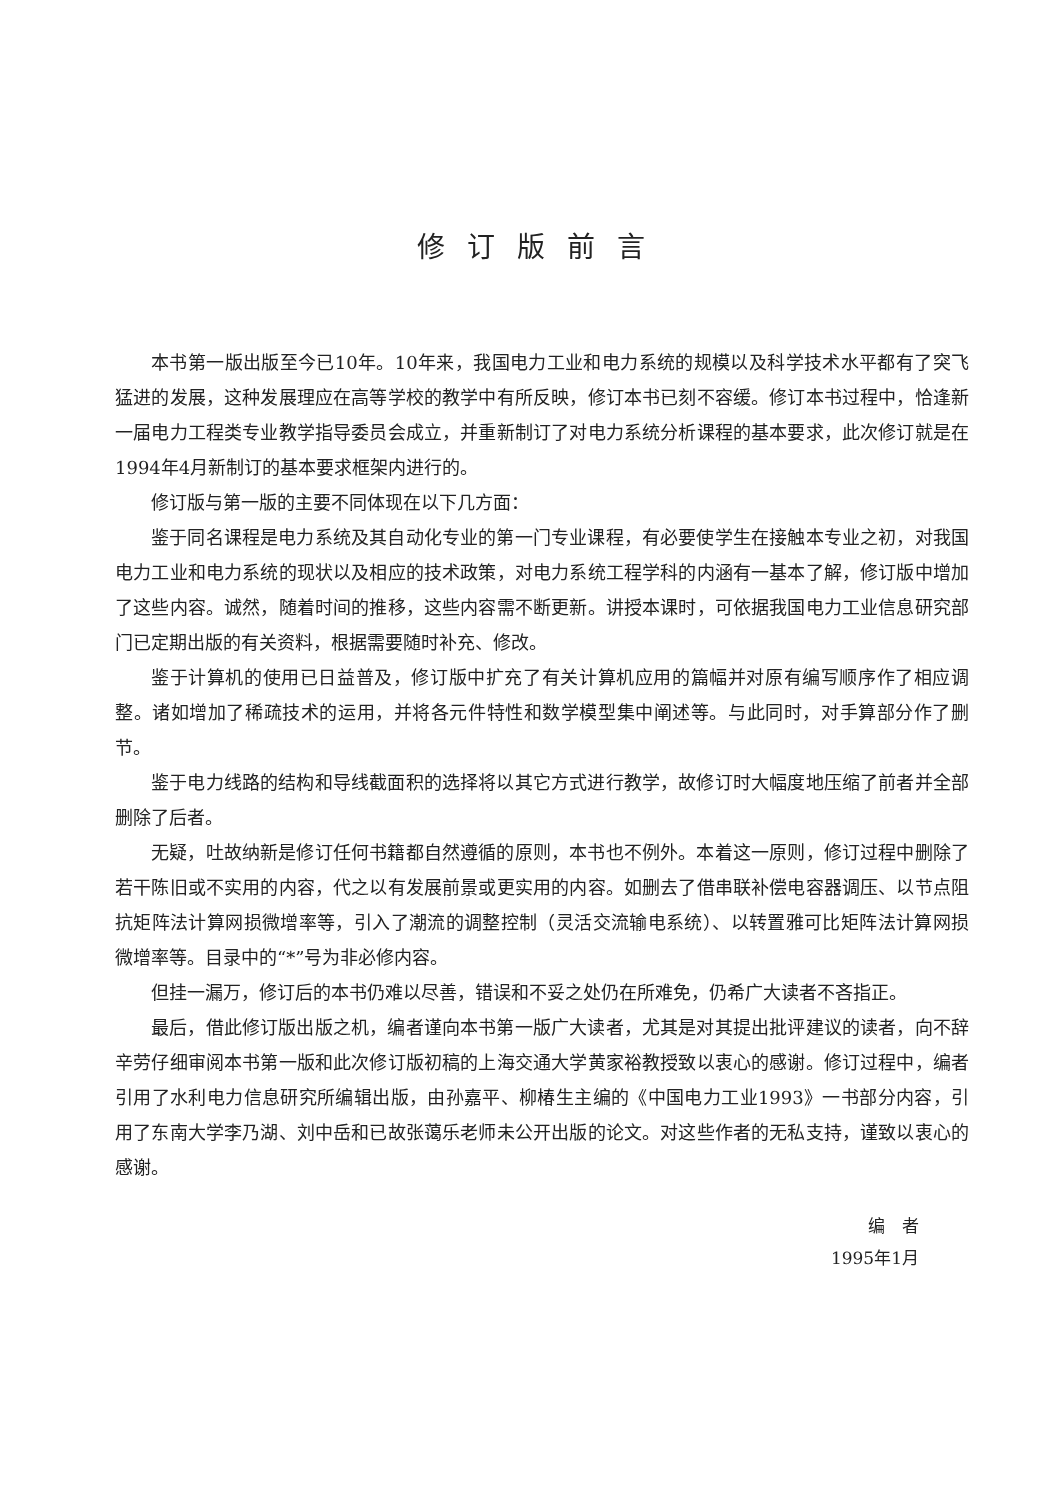修订版前言
本书第一版出版至今已10年。10年来，我国电力工业和电力系统的规模以及科学技术水平都有了突飞猛进的发展，这种发展理应在高等学校的教学中有所反映，修订本书已刻不容缓。修订本书过程中，恰逢新一届电力工程类专业教学指导委员会成立，并重新制订了对电力系统分析课程的基本要求，此次修订就是在1994年4月新制订的基本要求框架内进行的。
修订版与第一版的主要不同体现在以下几方面：
鉴于同名课程是电力系统及其自动化专业的第一门专业课程，有必要使学生在接触本专业之初，对我国电力工业和电力系统的现状以及相应的技术政策，对电力系统工程学科的内涵有一基本了解，修订版中增加了这些内容。诚然，随着时间的推移，这些内容需不断更新。讲授本课时，可依据我国电力工业信息研究部门已定期出版的有关资料，根据需要随时补充、修改。
鉴于计算机的使用已日益普及，修订版中扩充了有关计算机应用的篇幅并对原有编写顺序作了相应调整。诸如增加了稀疏技术的运用，并将各元件特性和数学模型集中阐述等。与此同时，对手算部分作了删节。
鉴于电力线路的结构和导线截面积的选择将以其它方式进行教学，故修订时大幅度地压缩了前者并全部删除了后者。
无疑，吐故纳新是修订任何书籍都自然遵循的原则，本书也不例外。本着这一原则，修订过程中删除了若干陈旧或不实用的内容，代之以有发展前景或更实用的内容。如删去了借串联补偿电容器调压、以节点阻抗矩阵法计算网损微增率等，引入了潮流的调整控制（灵活交流输电系统）、以转置雅可比矩阵法计算网损微增率等。目录中的“*”号为非必修内容。
但挂一漏万，修订后的本书仍难以尽善，错误和不妥之处仍在所难免，仍希广大读者不吝指正。
最后，借此修订版出版之机，编者谨向本书第一版广大读者，尤其是对其提出批评建议的读者，向不辞辛劳仔细审阅本书第一版和此次修订版初稿的上海交通大学黄家裕教授致以衷心的感谢。修订过程中，编者引用了水利电力信息研究所编辑出版，由孙嘉平、柳椿生主编的《中国电力工业1993》一书部分内容，引用了东南大学李乃湖、刘中岳和已故张蔼乐老师未公开出版的论文。对这些作者的无私支持，谨致以衷心的感谢。
编　者
1995年1月